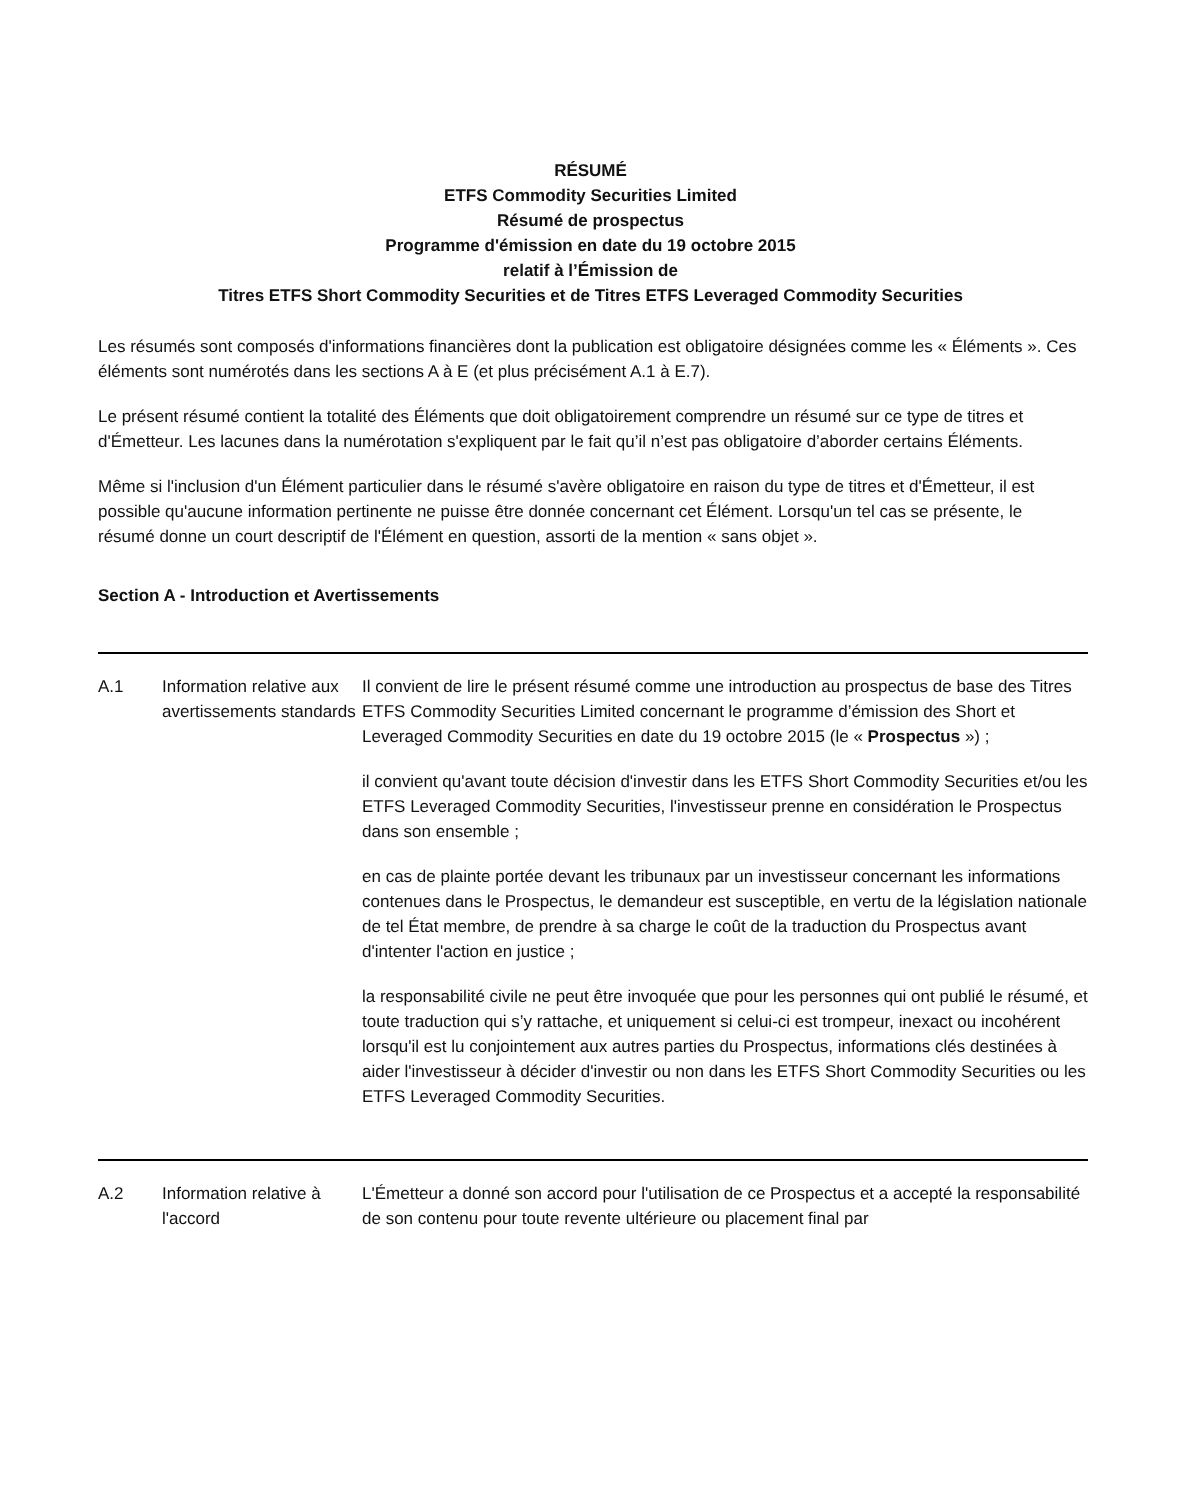RÉSUMÉ
ETFS Commodity Securities Limited
Résumé de prospectus
Programme d'émission en date du 19 octobre 2015
relatif à l’Émission de
Titres ETFS Short Commodity Securities et de Titres ETFS Leveraged Commodity Securities
Les résumés sont composés d'informations financières dont la publication est obligatoire désignées comme les « Éléments ». Ces éléments sont numérotés dans les sections A à E (et plus précisément A.1 à E.7).
Le présent résumé contient la totalité des Éléments que doit obligatoirement comprendre un résumé sur ce type de titres et d'Émetteur. Les lacunes dans la numérotation s'expliquent par le fait qu’il n’est pas obligatoire d’aborder certains Éléments.
Même si l'inclusion d'un Élément particulier dans le résumé s'avère obligatoire en raison du type de titres et d'Émetteur, il est possible qu'aucune information pertinente ne puisse être donnée concernant cet Élément. Lorsqu'un tel cas se présente, le résumé donne un court descriptif de l'Élément en question, assorti de la mention « sans objet ».
Section A - Introduction et Avertissements
| A.1 | Information relative aux avertissements standards | Il convient de lire le présent résumé comme une introduction au prospectus de base des Titres ETFS Commodity Securities Limited concernant le programme d’émission des Short et Leveraged Commodity Securities en date du 19 octobre 2015 (le « Prospectus ») ; il convient qu'avant toute décision d'investir dans les ETFS Short Commodity Securities et/ou les ETFS Leveraged Commodity Securities, l'investisseur prenne en considération le Prospectus dans son ensemble ; en cas de plainte portée devant les tribunaux par un investisseur concernant les informations contenues dans le Prospectus, le demandeur est susceptible, en vertu de la législation nationale de tel État membre, de prendre à sa charge le coût de la traduction du Prospectus avant d'intenter l'action en justice ; la responsabilité civile ne peut être invoquée que pour les personnes qui ont publié le résumé, et toute traduction qui s’y rattache, et uniquement si celui-ci est trompeur, inexact ou incohérent lorsqu'il est lu conjointement aux autres parties du Prospectus, informations clés destinées à aider l'investisseur à décider d'investir ou non dans les ETFS Short Commodity Securities ou les ETFS Leveraged Commodity Securities. |
| A.2 | Information relative à l'accord | L'Émetteur a donné son accord pour l'utilisation de ce Prospectus et a accepté la responsabilité de son contenu pour toute revente ultérieure ou placement final par |